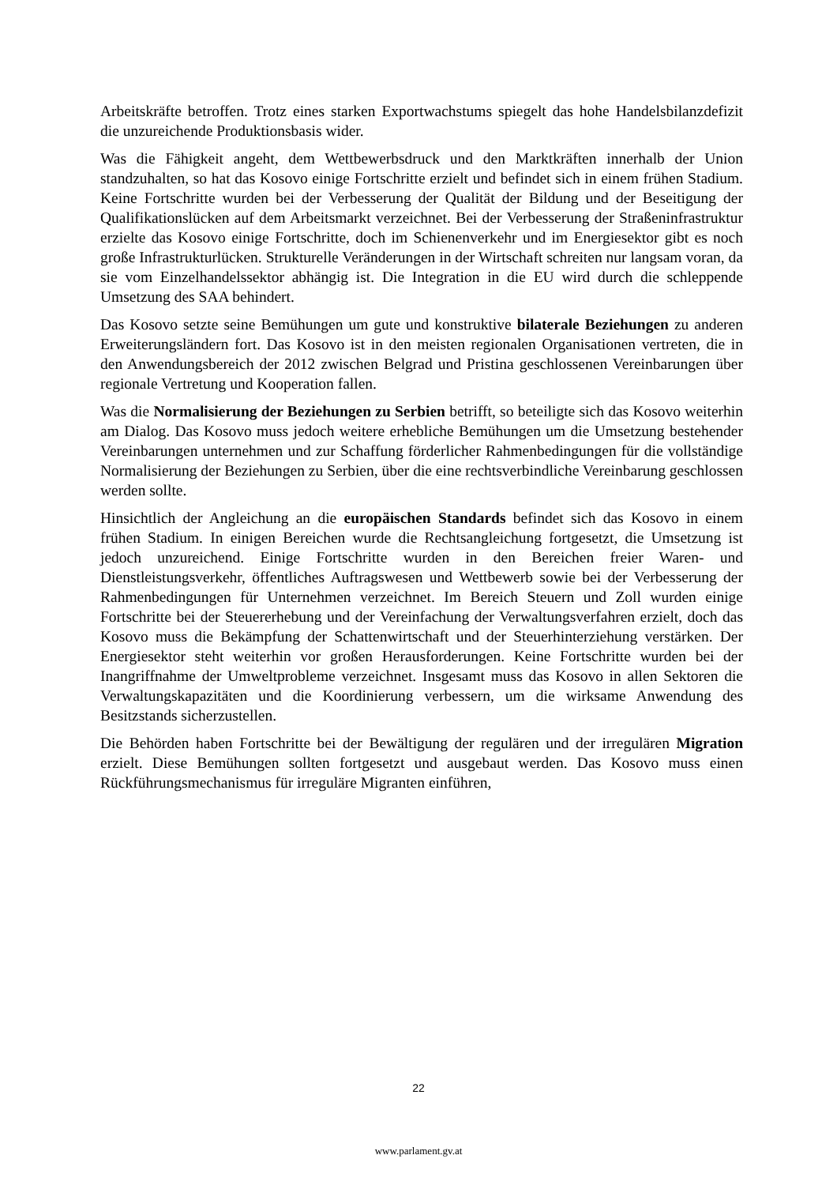Arbeitskräfte betroffen. Trotz eines starken Exportwachstums spiegelt das hohe Handelsbilanzdefizit die unzureichende Produktionsbasis wider.
Was die Fähigkeit angeht, dem Wettbewerbsdruck und den Marktkräften innerhalb der Union standzuhalten, so hat das Kosovo einige Fortschritte erzielt und befindet sich in einem frühen Stadium. Keine Fortschritte wurden bei der Verbesserung der Qualität der Bildung und der Beseitigung der Qualifikationslücken auf dem Arbeitsmarkt verzeichnet. Bei der Verbesserung der Straßeninfrastruktur erzielte das Kosovo einige Fortschritte, doch im Schienenverkehr und im Energiesektor gibt es noch große Infrastrukturlücken. Strukturelle Veränderungen in der Wirtschaft schreiten nur langsam voran, da sie vom Einzelhandelssektor abhängig ist. Die Integration in die EU wird durch die schleppende Umsetzung des SAA behindert.
Das Kosovo setzte seine Bemühungen um gute und konstruktive bilaterale Beziehungen zu anderen Erweiterungsländern fort. Das Kosovo ist in den meisten regionalen Organisationen vertreten, die in den Anwendungsbereich der 2012 zwischen Belgrad und Pristina geschlossenen Vereinbarungen über regionale Vertretung und Kooperation fallen.
Was die Normalisierung der Beziehungen zu Serbien betrifft, so beteiligte sich das Kosovo weiterhin am Dialog. Das Kosovo muss jedoch weitere erhebliche Bemühungen um die Umsetzung bestehender Vereinbarungen unternehmen und zur Schaffung förderlicher Rahmenbedingungen für die vollständige Normalisierung der Beziehungen zu Serbien, über die eine rechtsverbindliche Vereinbarung geschlossen werden sollte.
Hinsichtlich der Angleichung an die europäischen Standards befindet sich das Kosovo in einem frühen Stadium. In einigen Bereichen wurde die Rechtsangleichung fortgesetzt, die Umsetzung ist jedoch unzureichend. Einige Fortschritte wurden in den Bereichen freier Waren- und Dienstleistungsverkehr, öffentliches Auftragswesen und Wettbewerb sowie bei der Verbesserung der Rahmenbedingungen für Unternehmen verzeichnet. Im Bereich Steuern und Zoll wurden einige Fortschritte bei der Steuererhebung und der Vereinfachung der Verwaltungsverfahren erzielt, doch das Kosovo muss die Bekämpfung der Schattenwirtschaft und der Steuerhinterziehung verstärken. Der Energiesektor steht weiterhin vor großen Herausforderungen. Keine Fortschritte wurden bei der Inangriffnahme der Umweltprobleme verzeichnet. Insgesamt muss das Kosovo in allen Sektoren die Verwaltungskapazitäten und die Koordinierung verbessern, um die wirksame Anwendung des Besitzstands sicherzustellen.
Die Behörden haben Fortschritte bei der Bewältigung der regulären und der irregulären Migration erzielt. Diese Bemühungen sollten fortgesetzt und ausgebaut werden. Das Kosovo muss einen Rückführungsmechanismus für irreguläre Migranten einführen,
22
www.parlament.gv.at